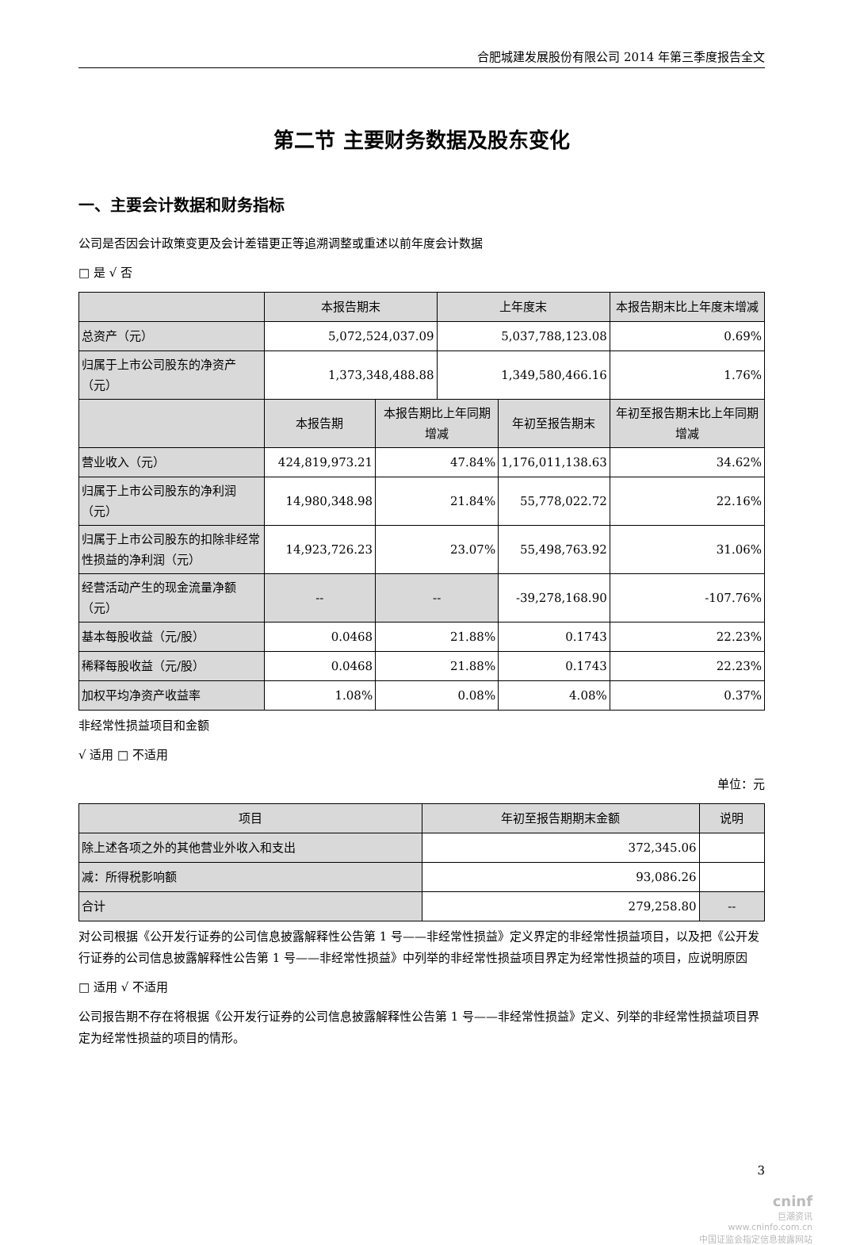合肥城建发展股份有限公司 2014 年第三季度报告全文
第二节 主要财务数据及股东变化
一、主要会计数据和财务指标
公司是否因会计政策变更及会计差错更正等追溯调整或重述以前年度会计数据
□ 是 √ 否
| | 本报告期末 | | 上年度末 | | 本报告期末比上年度末增减 |
| --- | --- | --- | --- | --- | --- |
| 总资产（元） | 5,072,524,037.09 | | 5,037,788,123.08 | | 0.69% |
| 归属于上市公司股东的净资产（元） | 1,373,348,488.88 | | 1,349,580,466.16 | | 1.76% |
| | 本报告期 | 本报告期比上年同期增减 | | 年初至报告期末 | 年初至报告期末比上年同期增减 |
| 营业收入（元） | 424,819,973.21 | 47.84% | | 1,176,011,138.63 | 34.62% |
| 归属于上市公司股东的净利润（元） | 14,980,348.98 | 21.84% | | 55,778,022.72 | 22.16% |
| 归属于上市公司股东的扣除非经常性损益的净利润（元） | 14,923,726.23 | 23.07% | | 55,498,763.92 | 31.06% |
| 经营活动产生的现金流量净额（元） | -- | -- | | -39,278,168.90 | -107.76% |
| 基本每股收益（元/股） | 0.0468 | 21.88% | | 0.1743 | 22.23% |
| 稀释每股收益（元/股） | 0.0468 | 21.88% | | 0.1743 | 22.23% |
| 加权平均净资产收益率 | 1.08% | 0.08% | | 4.08% | 0.37% |
非经常性损益项目和金额
√ 适用 □ 不适用
单位：元
| 项目 | 年初至报告期期末金额 | 说明 |
| --- | --- | --- |
| 除上述各项之外的其他营业外收入和支出 | 372,345.06 | |
| 减：所得税影响额 | 93,086.26 | |
| 合计 | 279,258.80 | -- |
对公司根据《公开发行证券的公司信息披露解释性公告第 1 号——非经常性损益》定义界定的非经常性损益项目，以及把《公开发行证券的公司信息披露解释性公告第 1 号——非经常性损益》中列举的非经常性损益项目界定为经常性损益的项目，应说明原因
□ 适用 √ 不适用
公司报告期不存在将根据《公开发行证券的公司信息披露解释性公告第 1 号——非经常性损益》定义、列举的非经常性损益项目界定为经常性损益的项目的情形。
3
cninf
巨潮资讯
www.cninfo.com.cn
中国证监会指定信息披露网站